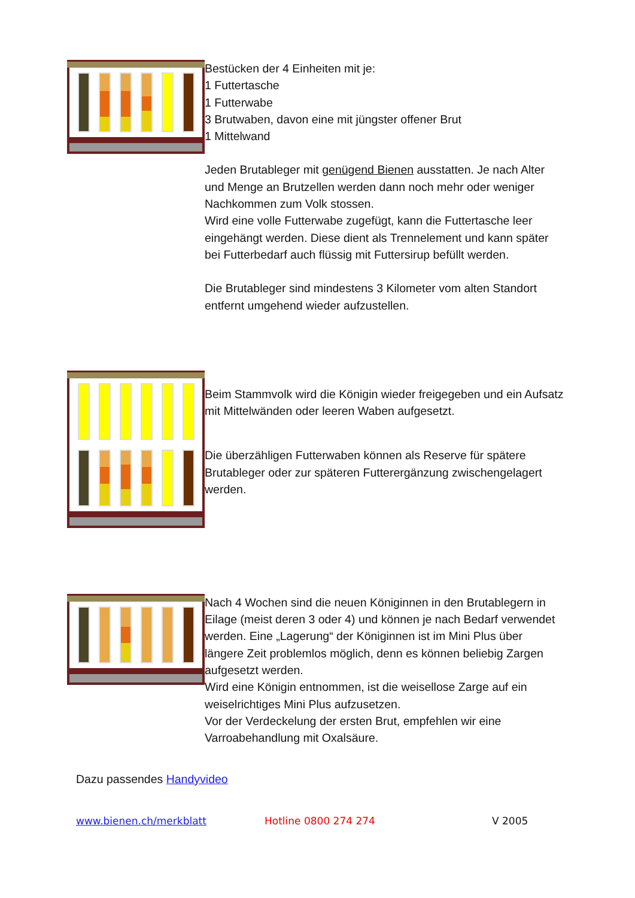Bestücken der 4 Einheiten mit je:
1 Futtertasche
1 Futterwabe
3 Brutwaben, davon eine mit jüngster offener Brut
1 Mittelwand
Jeden Brutableger mit genügend Bienen ausstatten. Je nach Alter und Menge an Brutzellen werden dann noch mehr oder weniger Nachkommen zum Volk stossen.
Wird eine volle Futterwabe zugefügt, kann die Futtertasche leer eingehängt werden. Diese dient als Trennelement und kann später bei Futterbedarf auch flüssig mit Futtersirup befüllt werden.
Die Brutableger sind mindestens 3 Kilometer vom alten Standort entfernt umgehend wieder aufzustellen.
Beim Stammvolk wird die Königin wieder freigegeben und ein Aufsatz mit Mittelwänden oder leeren Waben aufgesetzt.
Die überzähligen Futterwaben können als Reserve für spätere Brutableger oder zur späteren Futterergänzung zwischengelagert werden.
Nach 4 Wochen sind die neuen Königinnen in den Brutablegern in Eilage (meist deren 3 oder 4) und können je nach Bedarf verwendet werden. Eine „Lagerung“ der Königinnen ist im Mini Plus über längere Zeit problemlos möglich, denn es können beliebig Zargen aufgesetzt werden.
Wird eine Königin entnommen, ist die weisellose Zarge auf ein weiselrichtiges Mini Plus aufzusetzen.
Vor der Verdeckelung der ersten Brut, empfehlen wir eine Varroabehandlung mit Oxalsäure.
Dazu passendes Handyvideo
www.bienen.ch/merkblatt Hotline 0800 274 274 V 2005